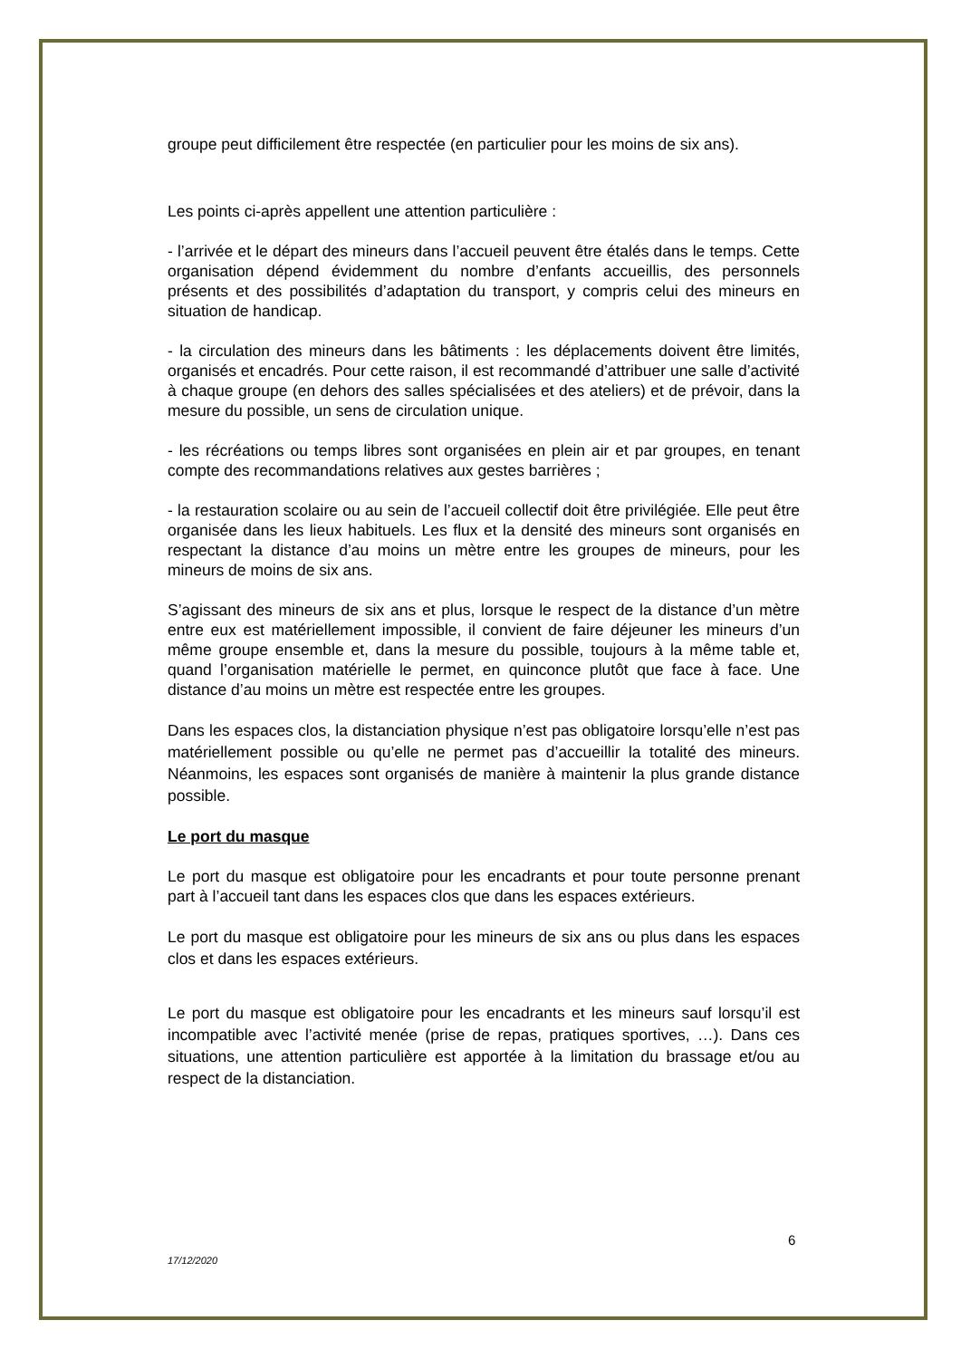groupe peut difficilement être respectée (en particulier pour les moins de six ans).
Les points ci-après appellent une attention particulière :
- l’arrivée et le départ des mineurs dans l’accueil peuvent être étalés dans le temps. Cette organisation dépend évidemment du nombre d’enfants accueillis, des personnels présents et des possibilités d’adaptation du transport, y compris celui des mineurs en situation de handicap.
- la circulation des mineurs dans les bâtiments : les déplacements doivent être limités, organisés et encadrés. Pour cette raison, il est recommandé d’attribuer une salle d’activité à chaque groupe (en dehors des salles spécialisées et des ateliers) et de prévoir, dans la mesure du possible, un sens de circulation unique.
- les récréations ou temps libres sont organisées en plein air et par groupes, en tenant compte des recommandations relatives aux gestes barrières ;
- la restauration scolaire ou au sein de l’accueil collectif doit être privilégiée. Elle peut être organisée dans les lieux habituels. Les flux et la densité des mineurs sont organisés en respectant la distance d’au moins un mètre entre les groupes de mineurs, pour les mineurs de moins de six ans.
S’agissant des mineurs de six ans et plus, lorsque le respect de la distance d’un mètre entre eux est matériellement impossible, il convient de faire déjeuner les mineurs d’un même groupe ensemble et, dans la mesure du possible, toujours à la même table et, quand l’organisation matérielle le permet, en quinconce plutôt que face à face. Une distance d’au moins un mètre est respectée entre les groupes.
Dans les espaces clos, la distanciation physique n’est pas obligatoire lorsqu’elle n’est pas matériellement possible ou qu’elle ne permet pas d’accueillir la totalité des mineurs. Néanmoins, les espaces sont organisés de manière à maintenir la plus grande distance possible.
Le port du masque
Le port du masque est obligatoire pour les encadrants et pour toute personne prenant part à l’accueil tant dans les espaces clos que dans les espaces extérieurs.
Le port du masque est obligatoire pour les mineurs de six ans ou plus dans les espaces clos et dans les espaces extérieurs.
Le port du masque est obligatoire pour les encadrants et les mineurs sauf lorsqu’il est incompatible avec l’activité menée (prise de repas, pratiques sportives, …). Dans ces situations, une attention particulière est apportée à la limitation du brassage et/ou au respect de la distanciation.
6
17/12/2020